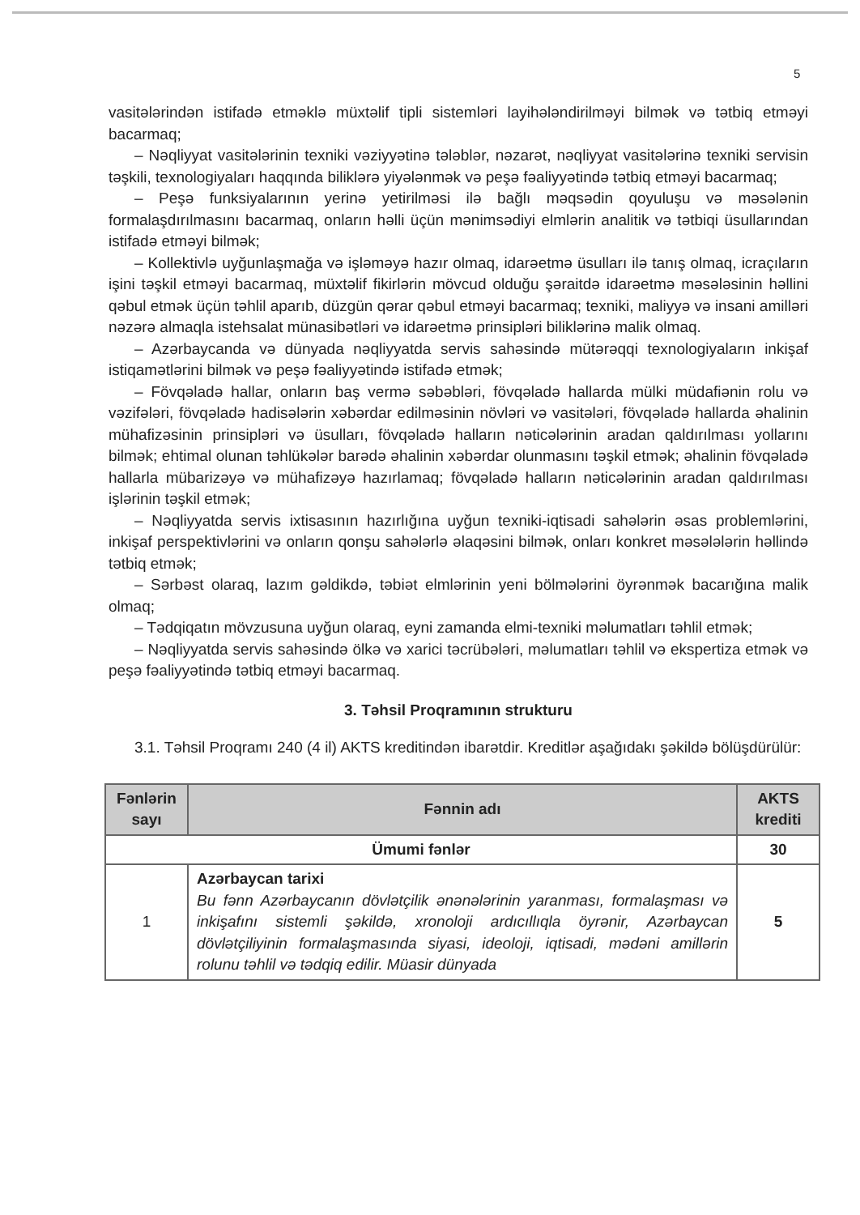5
vasitələrindən istifadə etməklə müxtəlif tipli sistemləri layihələndirilməyi bilmək və tətbiq etməyi bacarmaq;
– Nəqliyyat vasitələrinin texniki vəziyyətinə tələblər, nəzarət, nəqliyyat vasitələrinə texniki servisin təşkili, texnologiyaları haqqında biliklərə yiyələnmək və peşə fəaliyyətində tətbiq etməyi bacarmaq;
– Peşə funksiyalarının yerinə yetirilməsi ilə bağlı məqsədin qoyuluşu və məsələnin formalaşdırılmasını bacarmaq, onların həlli üçün mənimsədiyi elmlərin analitik və tətbiqi üsullarından istifadə etməyi bilmək;
– Kollektivlə uyğunlaşmağa və işləməyə hazır olmaq, idarəetmə üsulları ilə tanış olmaq, icraçıların işini təşkil etməyi bacarmaq, müxtəlif fikirlərin mövcud olduğu şəraitdə idarəetmə məsələsinin həllini qəbul etmək üçün təhlil aparıb, düzgün qərar qəbul etməyi bacarmaq; texniki, maliyyə və insani amilləri nəzərə almaqla istehsalat münasibətləri və idarəetmə prinsipləri biliklərinə malik olmaq.
– Azərbaycanda və dünyada nəqliyyatda servis sahəsində mütərəqqi texnologiyaların inkişaf istiqamətlərini bilmək və peşə fəaliyyətində istifadə etmək;
– Fövqəladə hallar, onların baş vermə səbəbləri, fövqəladə hallarda mülki müdafiənin rolu və vəzifələri, fövqəladə hadisələrin xəbərdar edilməsinin növləri və vasitələri, fövqəladə hallarda əhalinin mühafizəsinin prinsipləri və üsulları, fövqəladə halların nəticələrinin aradan qaldırılması yollarını bilmək; ehtimal olunan təhlükələr barədə əhalinin xəbərdar olunmasını təşkil etmək; əhalinin fövqəladə hallarla mübarizəyə və mühafizəyə hazırlamaq; fövqəladə halların nəticələrinin aradan qaldırılması işlərinin təşkil etmək;
– Nəqliyyatda servis ixtisasının hazırlığına uyğun texniki-iqtisadi sahələrin əsas problemlərini, inkişaf perspektivlərini və onların qonşu sahələrlə əlaqəsini bilmək, onları konkret məsələlərin həllində tətbiq etmək;
– Sərbəst olaraq, lazım gəldikdə, təbiət elmlərinin yeni bölmələrini öyrənmək bacarığına malik olmaq;
– Tədqiqatın mövzusuna uyğun olaraq, eyni zamanda elmi-texniki məlumatları təhlil etmək;
– Nəqliyyatda servis sahəsində ölkə və xarici təcrübələri, məlumatları təhlil və ekspertiza etmək və peşə fəaliyyətində tətbiq etməyi bacarmaq.
3. Təhsil Proqramının strukturu
3.1. Təhsil Proqramı 240 (4 il) AKTS kreditindən ibarətdir. Kreditlər aşağıdakı şəkildə bölüşdürülür:
| Fənlərin sayı | Fənnin adı | AKTS krediti |
| --- | --- | --- |
| Ümumi fənlər | | 30 |
| 1 | Azərbaycan tarixi Bu fənn Azərbaycanın dövlətçilik ənənələrinin yaranması, formalaşması və inkişafını sistemli şəkildə, xronoloji ardıcıllıqla öyrənir, Azərbaycan dövlətçiliyinin formalaşmasında siyasi, ideoloji, iqtisadi, mədəni amillərin rolunu təhlil və tədqiq edilir. Müasir dünyada | 5 |